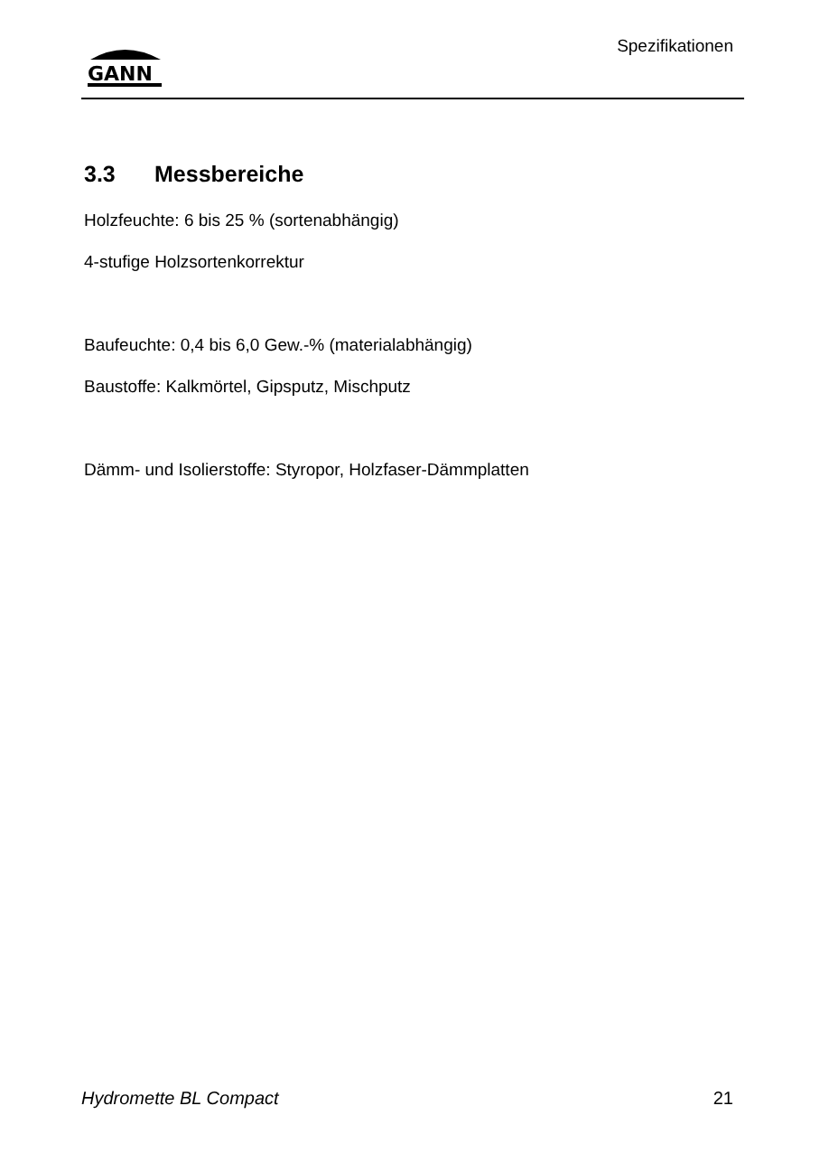GANN
Spezifikationen
3.3 Messbereiche
Holzfeuchte: 6 bis 25 % (sortenabhängig)
4-stufige Holzsortenkorrektur
Baufeuchte: 0,4 bis 6,0 Gew.-% (materialabhängig)
Baustoffe: Kalkmörtel, Gipsputz, Mischputz
Dämm- und Isolierstoffe: Styropor, Holzfaser-Dämmplatten
Hydromette BL Compact 21